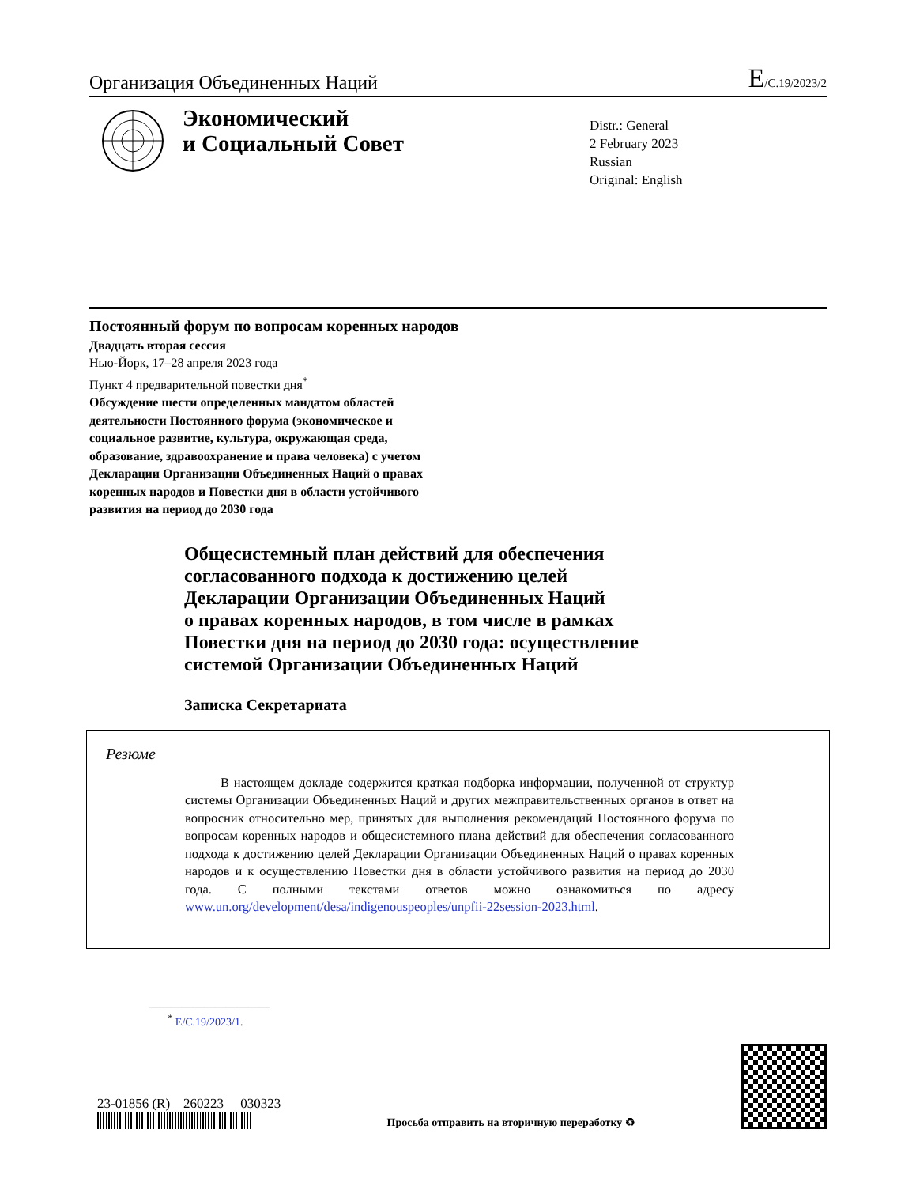Организация Объединенных Наций E/C.19/2023/2
Экономический
и Социальный Совет
Distr.: General
2 February 2023
Russian
Original: English
Постоянный форум по вопросам коренных народов
Двадцать вторая сессия
Нью-Йорк, 17–28 апреля 2023 года
Пункт 4 предварительной повестки дня<sup>*</sup>
Обсуждение шести определенных мандатом областей
деятельности Постоянного форума (экономическое и
социальное развитие, культура, окружающая среда,
образование, здравоохранение и права человека) с учетом
Декларации Организации Объединенных Наций о правах
коренных народов и Повестки дня в области устойчивого
развития на период до 2030 года
Общесистемный план действий для обеспечения
согласованного подхода к достижению целей
Декларации Организации Объединенных Наций
о правах коренных народов, в том числе в рамках
Повестки дня на период до 2030 года: осуществление
системой Организации Объединенных Наций
Записка Секретариата
Резюме
В настоящем докладе содержится краткая подборка информации, полученной от структур системы Организации Объединенных Наций и других межправительственных органов в ответ на вопросник относительно мер, принятых для выполнения рекомендаций Постоянного форума по вопросам коренных народов и общесистемного плана действий для обеспечения согласованного подхода к достижению целей Декларации Организации Объединенных Наций о правах коренных народов и к осуществлению Повестки дня в области устойчивого развития на период до 2030 года. С полными текстами ответов можно ознакомиться по адресу www.un.org/development/desa/indigenouspeoples/unpfii-22session-2023.html.
———————————
<sup>*</sup> E/C.19/2023/1.
23-01856 (R) 260223 030323
Просьба отправить на вторичную переработку ♻